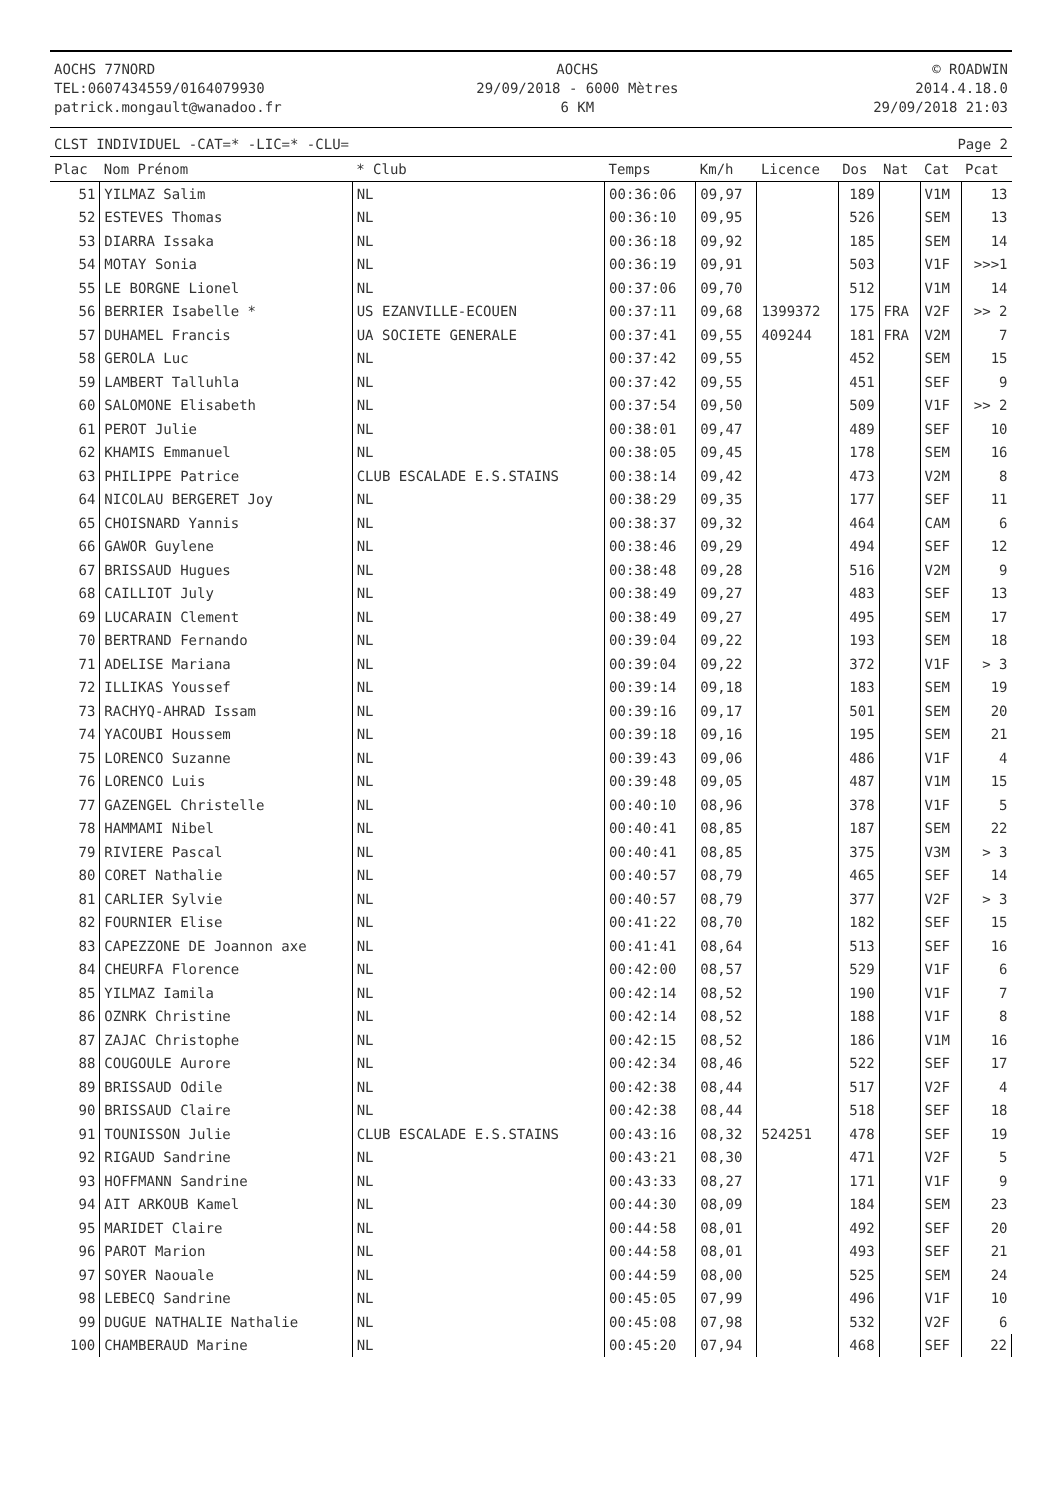AOCHS 77NORD
TEL:0607434559/0164079930
patrick.mongault@wanadoo.fr
AOCHS
29/09/2018 - 6000 Mètres
6 KM
© ROADWIN
2014.4.18.0
29/09/2018 21:03
CLST INDIVIDUEL -CAT=* -LIC=* -CLU= Page 2
| Plac | Nom Prénom | * Club | Temps | Km/h | Licence | Dos | Nat | Cat | Pcat |
| --- | --- | --- | --- | --- | --- | --- | --- | --- | --- |
| 51 | YILMAZ Salim | NL | 00:36:06 | 09,97 | | 189 | | V1M | 13 |
| 52 | ESTEVES Thomas | NL | 00:36:10 | 09,95 | | 526 | | SEM | 13 |
| 53 | DIARRA Issaka | NL | 00:36:18 | 09,92 | | 185 | | SEM | 14 |
| 54 | MOTAY Sonia | NL | 00:36:19 | 09,91 | | 503 | | V1F | >>>1 |
| 55 | LE BORGNE Lionel | NL | 00:37:06 | 09,70 | | 512 | | V1M | 14 |
| 56 | BERRIER Isabelle * | US EZANVILLE-ECOUEN | 00:37:11 | 09,68 | 1399372 | 175 | FRA | V2F | >> 2 |
| 57 | DUHAMEL Francis | UA SOCIETE GENERALE | 00:37:41 | 09,55 | 409244 | 181 | FRA | V2M | 7 |
| 58 | GEROLA Luc | NL | 00:37:42 | 09,55 | | 452 | | SEM | 15 |
| 59 | LAMBERT Talluhla | NL | 00:37:42 | 09,55 | | 451 | | SEF | 9 |
| 60 | SALOMONE Elisabeth | NL | 00:37:54 | 09,50 | | 509 | | V1F | >> 2 |
| 61 | PEROT Julie | NL | 00:38:01 | 09,47 | | 489 | | SEF | 10 |
| 62 | KHAMIS Emmanuel | NL | 00:38:05 | 09,45 | | 178 | | SEM | 16 |
| 63 | PHILIPPE Patrice | CLUB ESCALADE E.S.STAINS | 00:38:14 | 09,42 | | 473 | | V2M | 8 |
| 64 | NICOLAU BERGERET Joy | NL | 00:38:29 | 09,35 | | 177 | | SEF | 11 |
| 65 | CHOISNARD Yannis | NL | 00:38:37 | 09,32 | | 464 | | CAM | 6 |
| 66 | GAWOR Guylene | NL | 00:38:46 | 09,29 | | 494 | | SEF | 12 |
| 67 | BRISSAUD Hugues | NL | 00:38:48 | 09,28 | | 516 | | V2M | 9 |
| 68 | CAILLIOT July | NL | 00:38:49 | 09,27 | | 483 | | SEF | 13 |
| 69 | LUCARAIN Clement | NL | 00:38:49 | 09,27 | | 495 | | SEM | 17 |
| 70 | BERTRAND Fernando | NL | 00:39:04 | 09,22 | | 193 | | SEM | 18 |
| 71 | ADELISE Mariana | NL | 00:39:04 | 09,22 | | 372 | | V1F | > 3 |
| 72 | ILLIKAS Youssef | NL | 00:39:14 | 09,18 | | 183 | | SEM | 19 |
| 73 | RACHYQ-AHRAD Issam | NL | 00:39:16 | 09,17 | | 501 | | SEM | 20 |
| 74 | YACOUBI Houssem | NL | 00:39:18 | 09,16 | | 195 | | SEM | 21 |
| 75 | LORENCO Suzanne | NL | 00:39:43 | 09,06 | | 486 | | V1F | 4 |
| 76 | LORENCO Luis | NL | 00:39:48 | 09,05 | | 487 | | V1M | 15 |
| 77 | GAZENGEL Christelle | NL | 00:40:10 | 08,96 | | 378 | | V1F | 5 |
| 78 | HAMMAMI Nibel | NL | 00:40:41 | 08,85 | | 187 | | SEM | 22 |
| 79 | RIVIERE Pascal | NL | 00:40:41 | 08,85 | | 375 | | V3M | > 3 |
| 80 | CORET Nathalie | NL | 00:40:57 | 08,79 | | 465 | | SEF | 14 |
| 81 | CARLIER Sylvie | NL | 00:40:57 | 08,79 | | 377 | | V2F | > 3 |
| 82 | FOURNIER Elise | NL | 00:41:22 | 08,70 | | 182 | | SEF | 15 |
| 83 | CAPEZZONE DE Joannon axe | NL | 00:41:41 | 08,64 | | 513 | | SEF | 16 |
| 84 | CHEURFA Florence | NL | 00:42:00 | 08,57 | | 529 | | V1F | 6 |
| 85 | YILMAZ Iamila | NL | 00:42:14 | 08,52 | | 190 | | V1F | 7 |
| 86 | OZNRK Christine | NL | 00:42:14 | 08,52 | | 188 | | V1F | 8 |
| 87 | ZAJAC Christophe | NL | 00:42:15 | 08,52 | | 186 | | V1M | 16 |
| 88 | COUGOULE Aurore | NL | 00:42:34 | 08,46 | | 522 | | SEF | 17 |
| 89 | BRISSAUD Odile | NL | 00:42:38 | 08,44 | | 517 | | V2F | 4 |
| 90 | BRISSAUD Claire | NL | 00:42:38 | 08,44 | | 518 | | SEF | 18 |
| 91 | TOUNISSON Julie | CLUB ESCALADE E.S.STAINS | 00:43:16 | 08,32 | 524251 | 478 | | SEF | 19 |
| 92 | RIGAUD Sandrine | NL | 00:43:21 | 08,30 | | 471 | | V2F | 5 |
| 93 | HOFFMANN Sandrine | NL | 00:43:33 | 08,27 | | 171 | | V1F | 9 |
| 94 | AIT ARKOUB Kamel | NL | 00:44:30 | 08,09 | | 184 | | SEM | 23 |
| 95 | MARIDET Claire | NL | 00:44:58 | 08,01 | | 492 | | SEF | 20 |
| 96 | PAROT Marion | NL | 00:44:58 | 08,01 | | 493 | | SEF | 21 |
| 97 | SOYER Naouale | NL | 00:44:59 | 08,00 | | 525 | | SEM | 24 |
| 98 | LEBECQ Sandrine | NL | 00:45:05 | 07,99 | | 496 | | V1F | 10 |
| 99 | DUGUE NATHALIE Nathalie | NL | 00:45:08 | 07,98 | | 532 | | V2F | 6 |
| 100 | CHAMBERAUD Marine | NL | 00:45:20 | 07,94 | | 468 | | SEF | 22 |